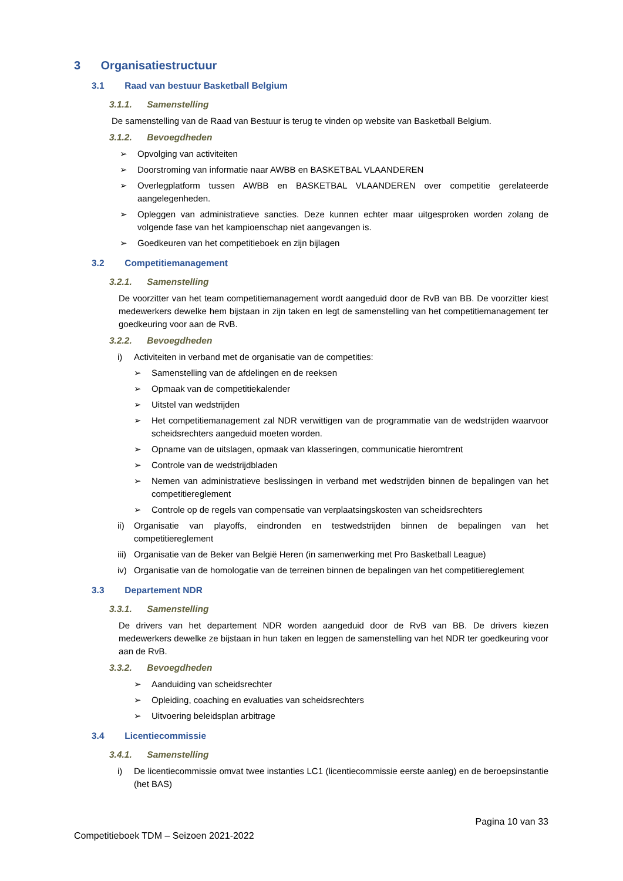3 Organisatiestructuur
3.1 Raad van bestuur Basketball Belgium
3.1.1. Samenstelling
De samenstelling van de Raad van Bestuur is terug te vinden op website van Basketball Belgium.
3.1.2. Bevoegdheden
➢ Opvolging van activiteiten
➢ Doorstroming van informatie naar AWBB en BASKETBAL VLAANDEREN
➢ Overlegplatform tussen AWBB en BASKETBAL VLAANDEREN over competitie gerelateerde aangelegenheden.
➢ Opleggen van administratieve sancties. Deze kunnen echter maar uitgesproken worden zolang de volgende fase van het kampioenschap niet aangevangen is.
➢ Goedkeuren van het competitieboek en zijn bijlagen
3.2 Competitiemanagement
3.2.1. Samenstelling
De voorzitter van het team competitiemanagement wordt aangeduid door de RvB van BB. De voorzitter kiest medewerkers dewelke hem bijstaan in zijn taken en legt de samenstelling van het competitiemanagement ter goedkeuring voor aan de RvB.
3.2.2. Bevoegdheden
i) Activiteiten in verband met de organisatie van de competities:
➢ Samenstelling van de afdelingen en de reeksen
➢ Opmaak van de competitiekalender
➢ Uitstel van wedstrijden
➢ Het competitiemanagement zal NDR verwittigen van de programmatie van de wedstrijden waarvoor scheidsrechters aangeduid moeten worden.
➢ Opname van de uitslagen, opmaak van klasseringen, communicatie hieromtrent
➢ Controle van de wedstrijdbladen
➢ Nemen van administratieve beslissingen in verband met wedstrijden binnen de bepalingen van het competitiereglement
➢ Controle op de regels van compensatie van verplaatsingskosten van scheidsrechters
ii) Organisatie van playoffs, eindronden en testwedstrijden binnen de bepalingen van het competitiereglement
iii) Organisatie van de Beker van België Heren (in samenwerking met Pro Basketball League)
iv) Organisatie van de homologatie van de terreinen binnen de bepalingen van het competitiereglement
3.3 Departement NDR
3.3.1. Samenstelling
De drivers van het departement NDR worden aangeduid door de RvB van BB. De drivers kiezen medewerkers dewelke ze bijstaan in hun taken en leggen de samenstelling van het NDR ter goedkeuring voor aan de RvB.
3.3.2. Bevoegdheden
➢ Aanduiding van scheidsrechter
➢ Opleiding, coaching en evaluaties van scheidsrechters
➢ Uitvoering beleidsplan arbitrage
3.4 Licentiecommissie
3.4.1. Samenstelling
i) De licentiecommissie omvat twee instanties LC1 (licentiecommissie eerste aanleg) en de beroepsinstantie (het BAS)
Pagina 10 van 33
Competitieboek TDM – Seizoen 2021-2022